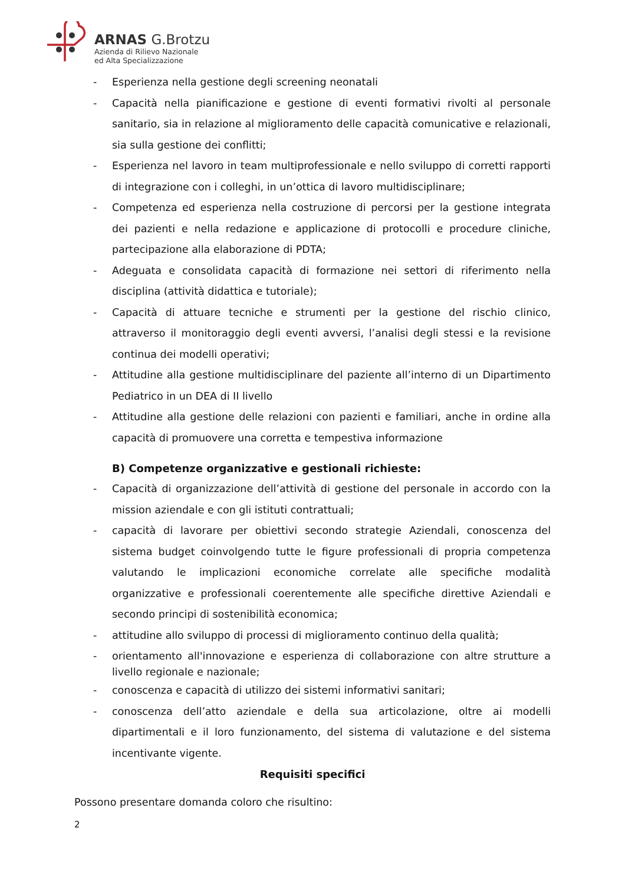ARNAS G.Brotzu
Azienda di Rilievo Nazionale
ed Alta Specializzazione
- Esperienza nella gestione degli screening neonatali
- Capacità nella pianificazione e gestione di eventi formativi rivolti al personale sanitario, sia in relazione al miglioramento delle capacità comunicative e relazionali, sia sulla gestione dei conflitti;
- Esperienza nel lavoro in team multiprofessionale e nello sviluppo di corretti rapporti di integrazione con i colleghi, in un’ottica di lavoro multidisciplinare;
- Competenza ed esperienza nella costruzione di percorsi per la gestione integrata dei pazienti e nella redazione e applicazione di protocolli e procedure cliniche, partecipazione alla elaborazione di PDTA;
- Adeguata e consolidata capacità di formazione nei settori di riferimento nella disciplina (attività didattica e tutoriale);
- Capacità di attuare tecniche e strumenti per la gestione del rischio clinico, attraverso il monitoraggio degli eventi avversi, l’analisi degli stessi e la revisione continua dei modelli operativi;
- Attitudine alla gestione multidisciplinare del paziente all’interno di un Dipartimento Pediatrico in un DEA di II livello
- Attitudine alla gestione delle relazioni con pazienti e familiari, anche in ordine alla capacità di promuovere una corretta e tempestiva informazione
B) Competenze organizzative e gestionali richieste:
- Capacità di organizzazione dell’attività di gestione del personale in accordo con la mission aziendale e con gli istituti contrattuali;
- capacità di lavorare per obiettivi secondo strategie Aziendali, conoscenza del sistema budget coinvolgendo tutte le figure professionali di propria competenza valutando le implicazioni economiche correlate alle specifiche modalità organizzative e professionali coerentemente alle specifiche direttive Aziendali e secondo principi di sostenibilità economica;
- attitudine allo sviluppo di processi di miglioramento continuo della qualità;
- orientamento all'innovazione e esperienza di collaborazione con altre strutture a livello regionale e nazionale;
- conoscenza e capacità di utilizzo dei sistemi informativi sanitari;
- conoscenza dell’atto aziendale e della sua articolazione, oltre ai modelli dipartimentali e il loro funzionamento, del sistema di valutazione e del sistema incentivante vigente.
Requisiti specifici
Possono presentare domanda coloro che risultino:
2